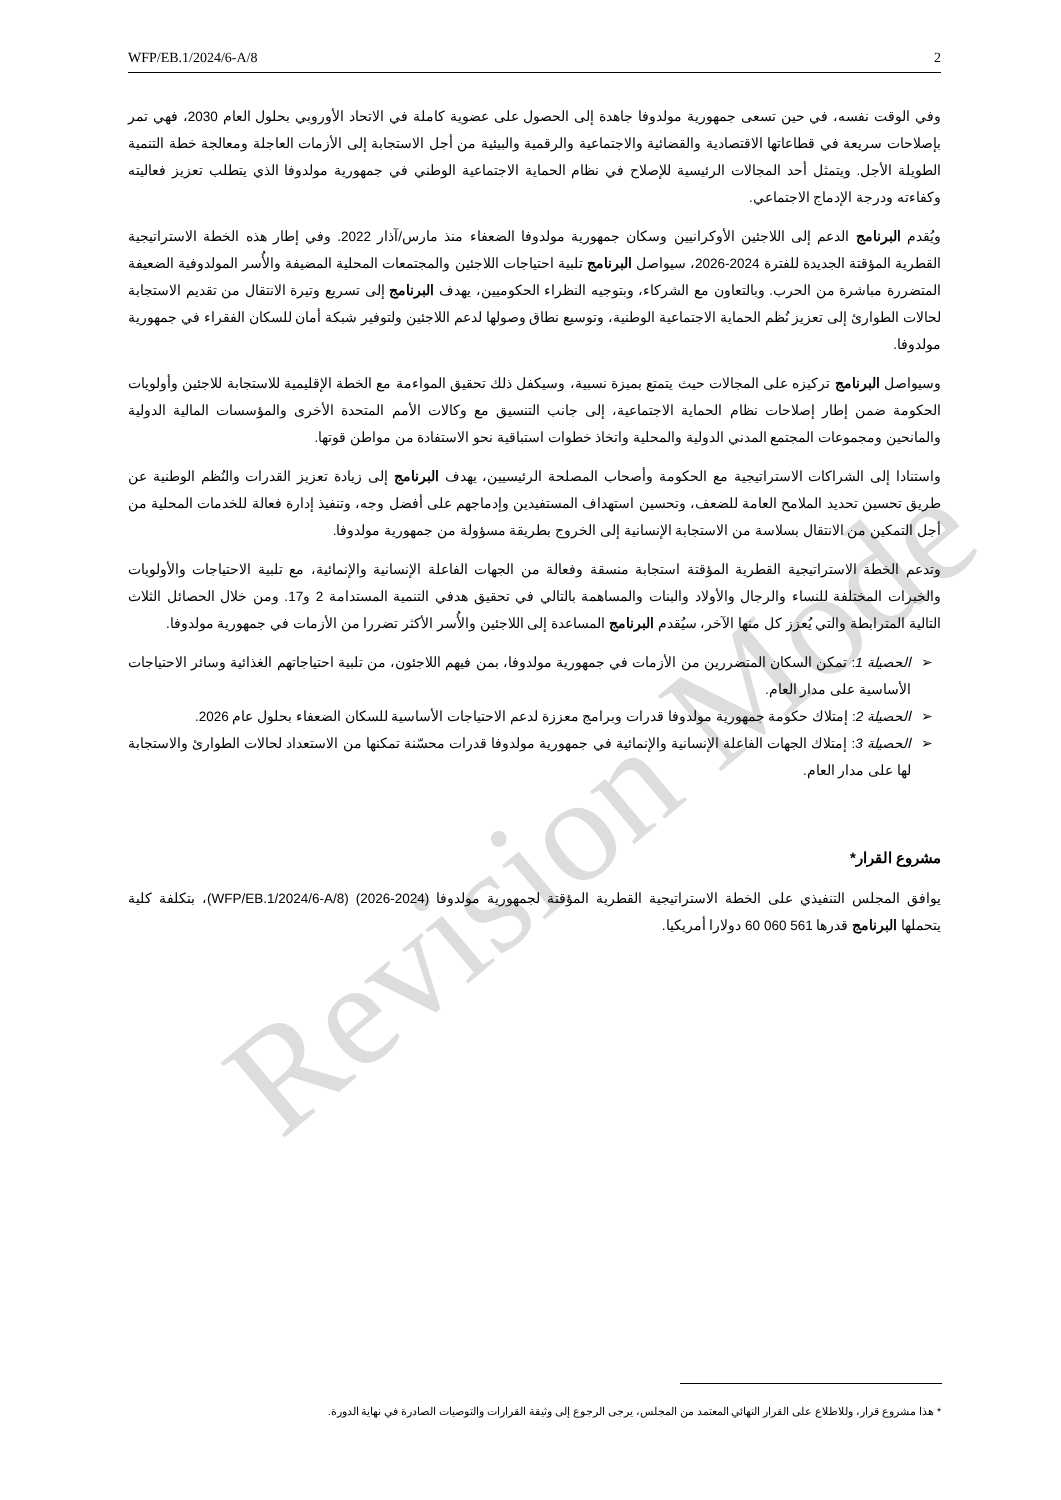Revision Mode
WFP/EB.1/2024/6-A/8 2
وفي الوقت نفسه، في حين تسعى جمهورية مولدوفا جاهدة إلى الحصول على عضوية كاملة في الاتحاد الأوروبي بحلول العام 2030، فهي تمر بإصلاحات سريعة في قطاعاتها الاقتصادية والقضائية والاجتماعية والرقمية والبيئية من أجل الاستجابة إلى الأزمات العاجلة ومعالجة خطة التنمية الطويلة الأجل. ويتمثل أحد المجالات الرئيسية للإصلاح في نظام الحماية الاجتماعية الوطني في جمهورية مولدوفا الذي يتطلب تعزيز فعاليته وكفاءته ودرجة الإدماج الاجتماعي.
ويُقدم البرنامج الدعم إلى اللاجئين الأوكرانيين وسكان جمهورية مولدوفا الضعفاء منذ مارس/آذار 2022. وفي إطار هذه الخطة الاستراتيجية القطرية المؤقتة الجديدة للفترة 2024-2026، سيواصل البرنامج تلبية احتياجات اللاجئين والمجتمعات المحلية المضيفة والأُسر المولدوفية الضعيفة المتضررة مباشرة من الحرب. وبالتعاون مع الشركاء، وبتوجيه النظراء الحكوميين، يهدف البرنامج إلى تسريع وتيرة الانتقال من تقديم الاستجابة لحالات الطوارئ إلى تعزيز نُظم الحماية الاجتماعية الوطنية، وتوسيع نطاق وصولها لدعم اللاجئين ولتوفير شبكة أمان للسكان الفقراء في جمهورية مولدوفا.
وسيواصل البرنامج تركيزه على المجالات حيث يتمتع بميزة نسبية، وسيكفل ذلك تحقيق المواءمة مع الخطة الإقليمية للاستجابة للاجئين وأولويات الحكومة ضمن إطار إصلاحات نظام الحماية الاجتماعية، إلى جانب التنسيق مع وكالات الأمم المتحدة الأخرى والمؤسسات المالية الدولية والمانحين ومجموعات المجتمع المدني الدولية والمحلية واتخاذ خطوات استباقية نحو الاستفادة من مواطن قوتها.
واستنادا إلى الشراكات الاستراتيجية مع الحكومة وأصحاب المصلحة الرئيسيين، يهدف البرنامج إلى زيادة تعزيز القدرات والنُظم الوطنية عن طريق تحسين تحديد الملامح العامة للضعف، وتحسين استهداف المستفيدين وإدماجهم على أفضل وجه، وتنفيذ إدارة فعالة للخدمات المحلية من أجل التمكين من الانتقال بسلاسة من الاستجابة الإنسانية إلى الخروج بطريقة مسؤولة من جمهورية مولدوفا.
وتدعم الخطة الاستراتيجية القطرية المؤقتة استجابة منسقة وفعالة من الجهات الفاعلة الإنسانية والإنمائية، مع تلبية الاحتياجات والأولويات والخبرات المختلفة للنساء والرجال والأولاد والبنات والمساهمة بالتالي في تحقيق هدفي التنمية المستدامة 2 و17. ومن خلال الحصائل الثلاث التالية المترابطة والتي يُعزز كل منها الآخر، سيُقدم البرنامج المساعدة إلى اللاجئين والأُسر الأكثر تضررا من الأزمات في جمهورية مولدوفا.
➢ الحصيلة 1: تمكن السكان المتضررين من الأزمات في جمهورية مولدوفا، بمن فيهم اللاجئون، من تلبية احتياجاتهم الغذائية وسائر الاحتياجات الأساسية على مدار العام.
➢ الحصيلة 2: إمتلاك حكومة جمهورية مولدوفا قدرات وبرامج معززة لدعم الاحتياجات الأساسية للسكان الضعفاء بحلول عام 2026.
➢ الحصيلة 3: إمتلاك الجهات الفاعلة الإنسانية والإنمائية في جمهورية مولدوفا قدرات محسّنة تمكنها من الاستعداد لحالات الطوارئ والاستجابة لها على مدار العام.
مشروع القرار*
يوافق المجلس التنفيذي على الخطة الاستراتيجية القطرية المؤقتة لجمهورية مولدوفا (2024-2026) (WFP/EB.1/2024/6-A/8)، بتكلفة كلية يتحملها البرنامج قدرها 561 060 60 دولارا أمريكيا.
* هذا مشروع قرار، وللاطلاع على القرار النهائي المعتمد من المجلس، يرجى الرجوع إلى وثيقة القرارات والتوصيات الصادرة في نهاية الدورة.